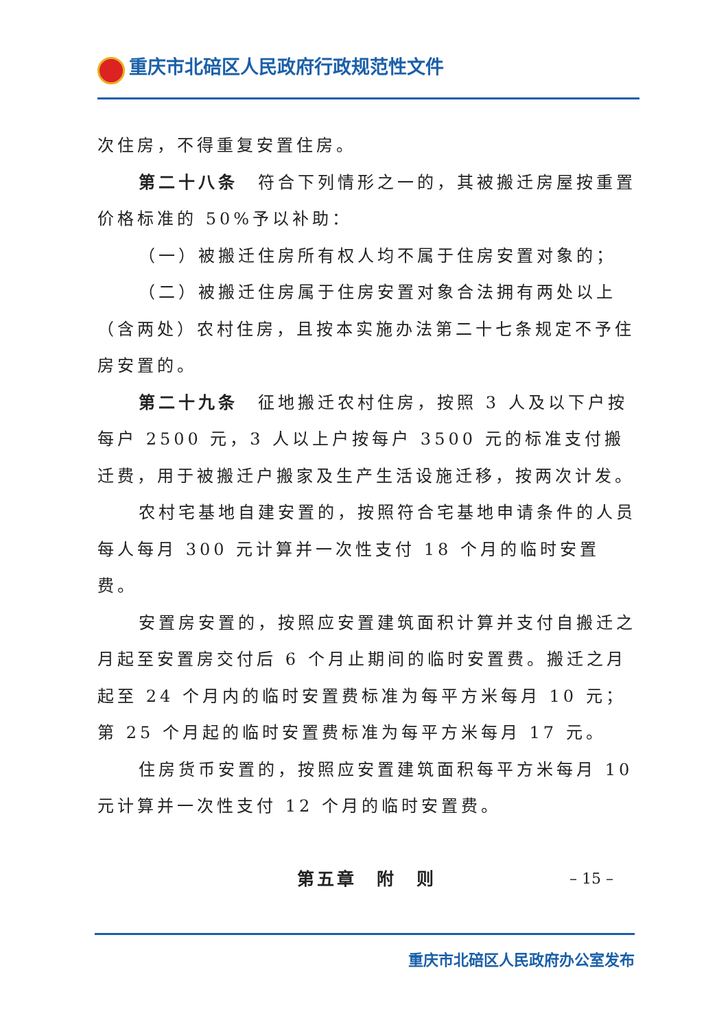重庆市北碚区人民政府行政规范性文件
次住房，不得重复安置住房。
第二十八条　符合下列情形之一的，其被搬迁房屋按重置价格标准的 50%予以补助：
（一）被搬迁住房所有权人均不属于住房安置对象的；
（二）被搬迁住房属于住房安置对象合法拥有两处以上（含两处）农村住房，且按本实施办法第二十七条规定不予住房安置的。
第二十九条　征地搬迁农村住房，按照 3 人及以下户按每户 2500 元，3 人以上户按每户 3500 元的标准支付搬迁费，用于被搬迁户搬家及生产生活设施迁移，按两次计发。
农村宅基地自建安置的，按照符合宅基地申请条件的人员每人每月 300 元计算并一次性支付 18 个月的临时安置费。
安置房安置的，按照应安置建筑面积计算并支付自搬迁之月起至安置房交付后 6 个月止期间的临时安置费。搬迁之月起至 24 个月内的临时安置费标准为每平方米每月 10 元；第 25 个月起的临时安置费标准为每平方米每月 17 元。
住房货币安置的，按照应安置建筑面积每平方米每月 10 元计算并一次性支付 12 个月的临时安置费。
第五章　附　则
– 15 –
重庆市北碚区人民政府办公室发布